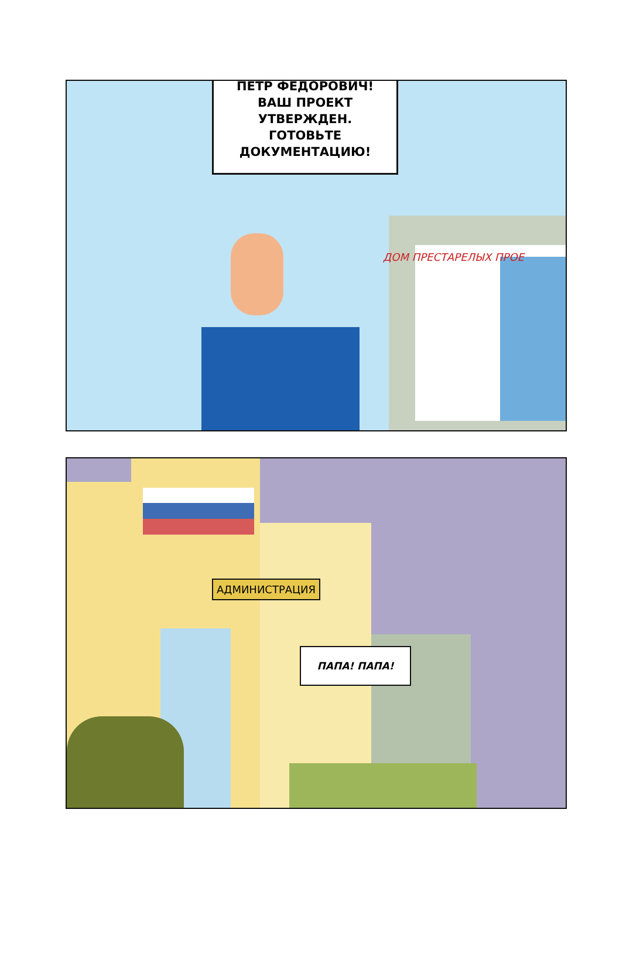ПЕТР ФЕДОРОВИЧ!
ВАШ ПРОЕКТ
УТВЕРЖДЕН.
ГОТОВЬТЕ
ДОКУМЕНТАЦИЮ!
ДОМ ПРЕСТАРЕЛЫХ ПРОЕ
АДМИНИСТРАЦИЯ
ПАПА! ПАПА!